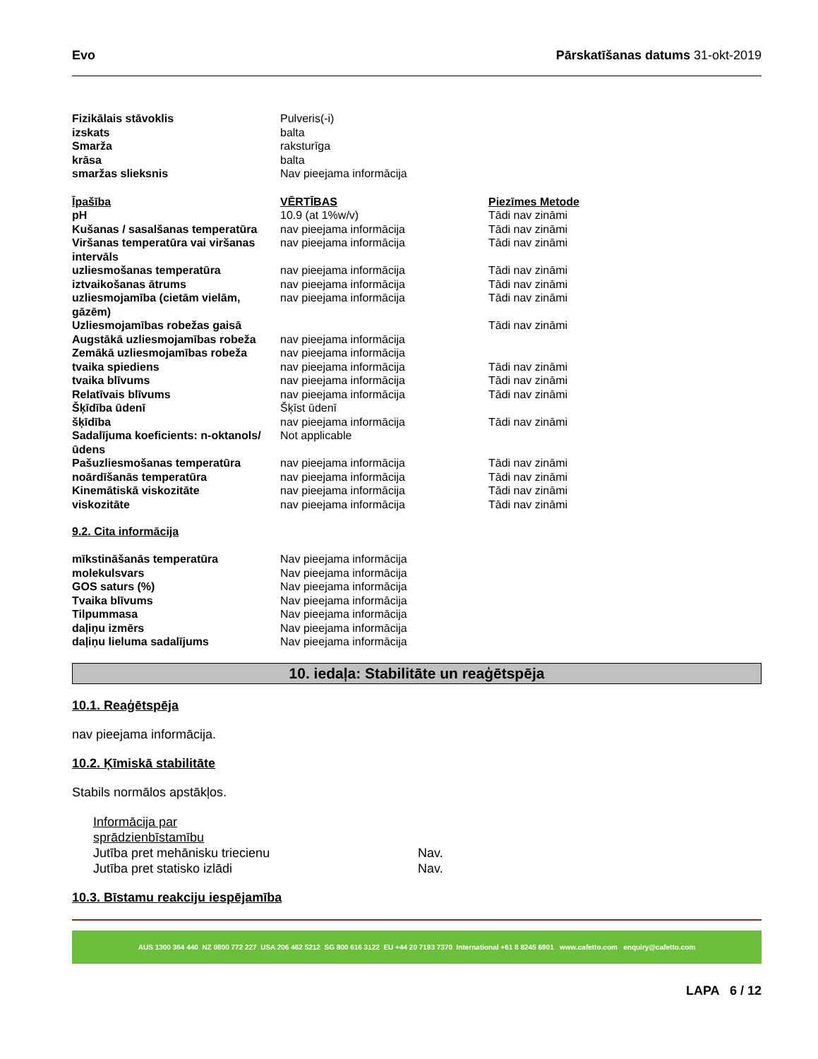Evo Pārskatīšanas datums 31-okt-2019
| Fizikālais stāvoklis | Pulveris(-i) |
| izskats | balta |
| Smarža | raksturīga |
| krāsa | balta |
| smaržas slieksnis | Nav pieejama informācija |
| Īpašība | VĒRTĪBAS | Piezīmes Metode |
| --- | --- | --- |
| pH | 10.9 (at 1%w/v) | Tādi nav zināmi |
| Kušanas / sasalšanas temperatūra | nav pieejama informācija | Tādi nav zināmi |
| Viršanas temperatūra vai viršanas intervāls | nav pieejama informācija | Tādi nav zināmi |
| uzliesmošanas temperatūra | nav pieejama informācija | Tādi nav zināmi |
| iztvaikošanas ātrums | nav pieejama informācija | Tādi nav zināmi |
| uzliesmojamība (cietām vielām, gāzēm) | nav pieejama informācija | Tādi nav zināmi |
| Uzliesmojamības robežas gaisā | | Tādi nav zināmi |
| Augstākā uzliesmojamības robeža | nav pieejama informācija | |
| Zemākā uzliesmojamības robeža | nav pieejama informācija | |
| tvaika spiediens | nav pieejama informācija | Tādi nav zināmi |
| tvaika blīvums | nav pieejama informācija | Tādi nav zināmi |
| Relatīvais blīvums | nav pieejama informācija | Tādi nav zināmi |
| Šķīdība ūdenī | Šķīst ūdenī | |
| šķīdība | nav pieejama informācija | Tādi nav zināmi |
| Sadalījuma koeficients: n-oktanols/ūdens | Not applicable | |
| Pašuzliesmošanas temperatūra | nav pieejama informācija | Tādi nav zināmi |
| noārdīšanās temperatūra | nav pieejama informācija | Tādi nav zināmi |
| Kinemātiskā viskozitāte | nav pieejama informācija | Tādi nav zināmi |
| viskozitāte | nav pieejama informācija | Tādi nav zināmi |
9.2. Cita informācija
| mīkstināšanās temperatūra | Nav pieejama informācija |
| molekulsvars | Nav pieejama informācija |
| GOS saturs (%) | Nav pieejama informācija |
| Tvaika blīvums | Nav pieejama informācija |
| Tilpummasa | Nav pieejama informācija |
| daļiņu izmērs | Nav pieejama informācija |
| daļiņu lieluma sadalījums | Nav pieejama informācija |
10. iedaļa: Stabilitāte un reaģētspēja
10.1. Reaģētspēja
nav pieejama informācija.
10.2. Ķīmiskā stabilitāte
Stabils normālos apstākļos.
| Informācija par sprādzienbīstamību | |
| Jutība pret mehānisku triecienu | Nav. |
| Jutība pret statisko izlādi | Nav. |
10.3. Bīstamu reakciju iespējamība
AUS 1300 364 440 NZ 0800 772 227 USA 206 462 5212 SG 800 616 3122 EU +44 20 7193 7370 International +61 8 8245 6901 www.cafetto.com enquiry@cafetto.com
LAPA 6 / 12